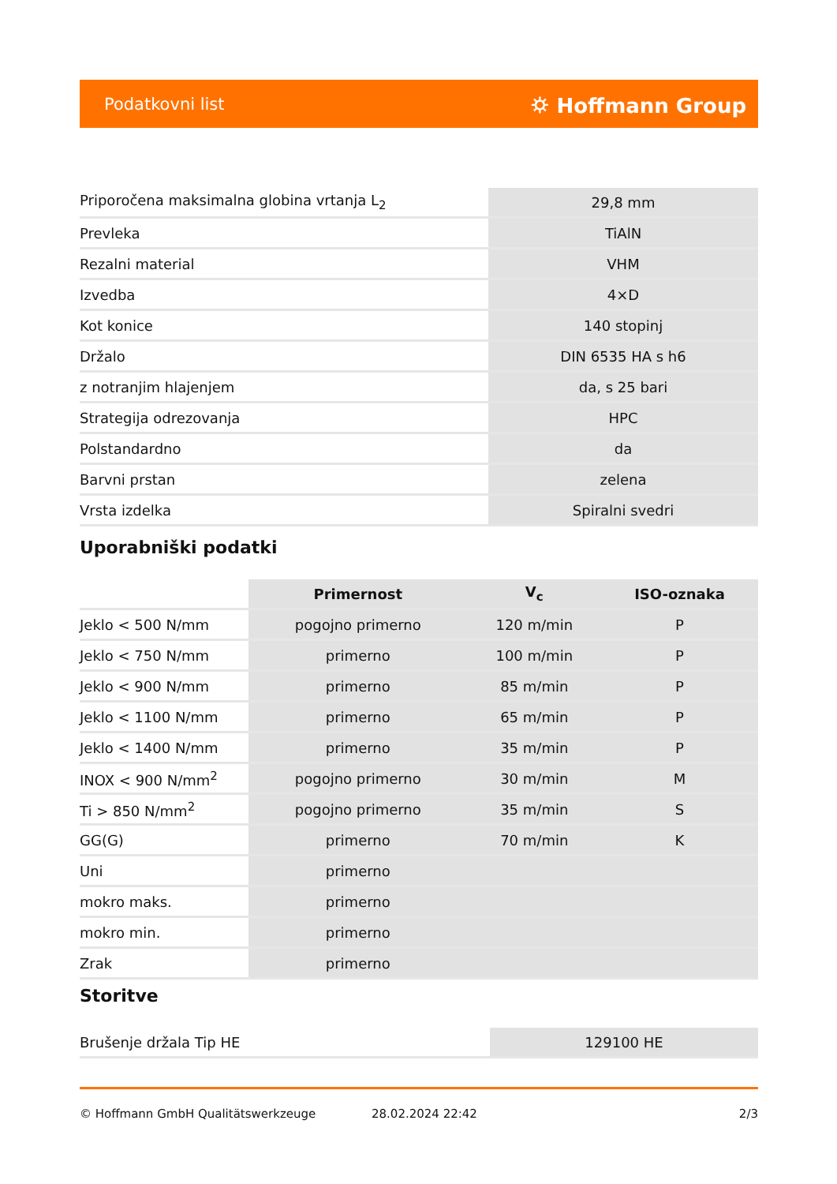Podatkovni list ⛭ Hoffmann Group
| Priporočena maksimalna globina vrtanja L<sub>2</sub> | 29,8 mm |
| Prevleka | TiAlN |
| Rezalni material | VHM |
| Izvedba | 4×D |
| Kot konice | 140 stopinj |
| Držalo | DIN 6535 HA s h6 |
| z notranjim hlajenjem | da, s 25 bari |
| Strategija odrezovanja | HPC |
| Polstandardno | da |
| Barvni prstan | zelena |
| Vrsta izdelka | Spiralni svedri |
Uporabniški podatki
| | Primernost | V<sub>c</sub> | ISO-oznaka |
| --- | --- | --- | --- |
| Jeklo < 500 N/mm | pogojno primerno | 120 m/min | P |
| Jeklo < 750 N/mm | primerno | 100 m/min | P |
| Jeklo < 900 N/mm | primerno | 85 m/min | P |
| Jeklo < 1100 N/mm | primerno | 65 m/min | P |
| Jeklo < 1400 N/mm | primerno | 35 m/min | P |
| INOX < 900 N/mm<sup>2</sup> | pogojno primerno | 30 m/min | M |
| Ti > 850 N/mm<sup>2</sup> | pogojno primerno | 35 m/min | S |
| GG(G) | primerno | 70 m/min | K |
| Uni | primerno | | |
| mokro maks. | primerno | | |
| mokro min. | primerno | | |
| Zrak | primerno | | |
Storitve
| Brušenje držala Tip HE | 129100 HE |
© Hoffmann GmbH Qualitätswerkzeuge 28.02.2024 22:42 2/3